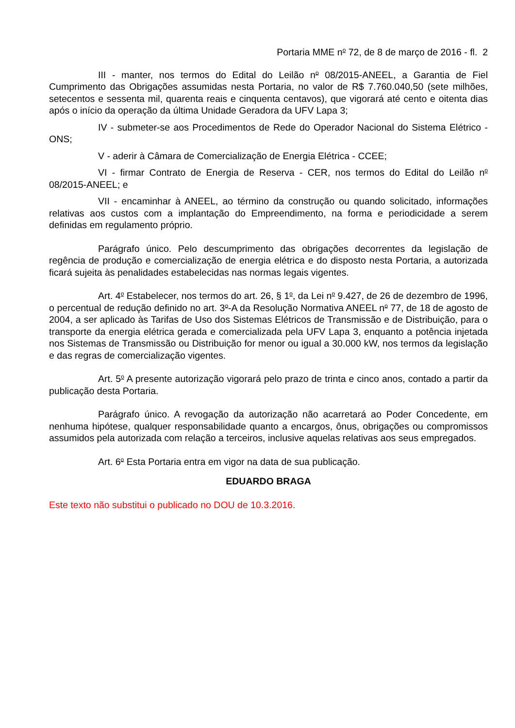Portaria MME n<sup>o</sup> 72, de 8 de março de 2016 - fl. 2
III - manter, nos termos do Edital do Leilão n<sup>o</sup> 08/2015-ANEEL, a Garantia de Fiel Cumprimento das Obrigações assumidas nesta Portaria, no valor de R$ 7.760.040,50 (sete milhões, setecentos e sessenta mil, quarenta reais e cinquenta centavos), que vigorará até cento e oitenta dias após o início da operação da última Unidade Geradora da UFV Lapa 3;
IV - submeter-se aos Procedimentos de Rede do Operador Nacional do Sistema Elétrico - ONS;
V - aderir à Câmara de Comercialização de Energia Elétrica - CCEE;
VI - firmar Contrato de Energia de Reserva - CER, nos termos do Edital do Leilão n<sup>o</sup> 08/2015-ANEEL; e
VII - encaminhar à ANEEL, ao término da construção ou quando solicitado, informações relativas aos custos com a implantação do Empreendimento, na forma e periodicidade a serem definidas em regulamento próprio.
Parágrafo único. Pelo descumprimento das obrigações decorrentes da legislação de regência de produção e comercialização de energia elétrica e do disposto nesta Portaria, a autorizada ficará sujeita às penalidades estabelecidas nas normas legais vigentes.
Art. 4<sup>o</sup> Estabelecer, nos termos do art. 26, § 1<sup>o</sup>, da Lei n<sup>o</sup> 9.427, de 26 de dezembro de 1996, o percentual de redução definido no art. 3<sup>o</sup>-A da Resolução Normativa ANEEL n<sup>o</sup> 77, de 18 de agosto de 2004, a ser aplicado às Tarifas de Uso dos Sistemas Elétricos de Transmissão e de Distribuição, para o transporte da energia elétrica gerada e comercializada pela UFV Lapa 3, enquanto a potência injetada nos Sistemas de Transmissão ou Distribuição for menor ou igual a 30.000 kW, nos termos da legislação e das regras de comercialização vigentes.
Art. 5<sup>o</sup> A presente autorização vigorará pelo prazo de trinta e cinco anos, contado a partir da publicação desta Portaria.
Parágrafo único. A revogação da autorização não acarretará ao Poder Concedente, em nenhuma hipótese, qualquer responsabilidade quanto a encargos, ônus, obrigações ou compromissos assumidos pela autorizada com relação a terceiros, inclusive aquelas relativas aos seus empregados.
Art. 6<sup>o</sup> Esta Portaria entra em vigor na data de sua publicação.
EDUARDO BRAGA
Este texto não substitui o publicado no DOU de 10.3.2016.